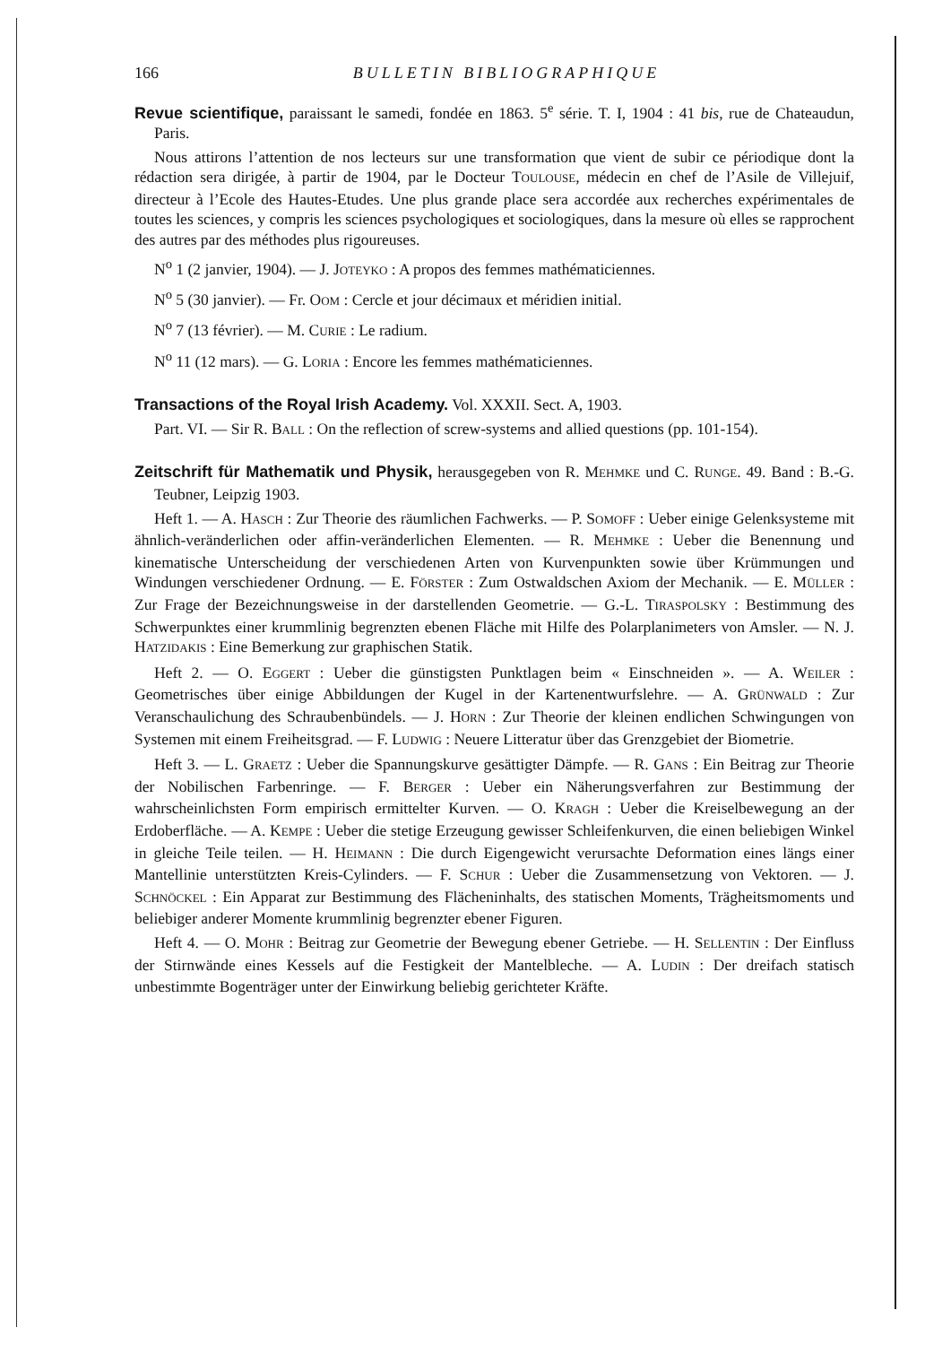166 BULLETIN BIBLIOGRAPHIQUE
Revue scientifique, paraissant le samedi, fondée en 1863. 5<sup>e</sup> série. T. I, 1904 : 41 bis, rue de Chateaudun, Paris.
Nous attirons l’attention de nos lecteurs sur une transformation que vient de subir ce périodique dont la rédaction sera dirigée, à partir de 1904, par le Docteur TOULOUSE, médecin en chef de l’Asile de Villejuif, directeur à l’Ecole des Hautes-Etudes. Une plus grande place sera accordée aux recherches expérimentales de toutes les sciences, y compris les sciences psychologiques et sociologiques, dans la mesure où elles se rapprochent des autres par des méthodes plus rigoureuses.
N<sup>o</sup> 1 (2 janvier, 1904). — J. JOTEYKO : A propos des femmes mathématiciennes.
N<sup>o</sup> 5 (30 janvier). — Fr. OOM : Cercle et jour décimaux et méridien initial.
N<sup>o</sup> 7 (13 février). — M. CURIE : Le radium.
N<sup>o</sup> 11 (12 mars). — G. LORIA : Encore les femmes mathématiciennes.
Transactions of the Royal Irish Academy. Vol. XXXII. Sect. A, 1903.
Part. VI. — Sir R. BALL : On the reflection of screw-systems and allied questions (pp. 101-154).
Zeitschrift für Mathematik und Physik, herausgegeben von R. MEHMKE und C. RUNGE. 49. Band : B.-G. Teubner, Leipzig 1903.
Heft 1. — A. HASCH : Zur Theorie des räumlichen Fachwerks. — P. SOMOFF : Ueber einige Gelenksysteme mit ähnlich-veränderlichen oder affin-veränderlichen Elementen. — R. MEHMKE : Ueber die Benennung und kinematische Unterscheidung der verschiedenen Arten von Kurvenpunkten sowie über Krümmungen und Windungen verschiedener Ordnung. — E. FÖRSTER : Zum Ostwaldschen Axiom der Mechanik. — E. MÜLLER : Zur Frage der Bezeichnungsweise in der darstellenden Geometrie. — G.-L. TIRASPOLSKY : Bestimmung des Schwerpunktes einer krummlinig begrenzten ebenen Fläche mit Hilfe des Polarplanimeters von Amsler. — N. J. HATZIDAKIS : Eine Bemerkung zur graphischen Statik.
Heft 2. — O. EGGERT : Ueber die günstigsten Punktlagen beim « Einschneiden ». — A. WEILER : Geometrisches über einige Abbildungen der Kugel in der Kartenentwurfslehre. — A. GRÜNWALD : Zur Veranschaulichung des Schraubenbündels. — J. HORN : Zur Theorie der kleinen endlichen Schwingungen von Systemen mit einem Freiheitsgrad. — F. LUDWIG : Neuere Litteratur über das Grenzgebiet der Biometrie.
Heft 3. — L. GRAETZ : Ueber die Spannungskurve gesättigter Dämpfe. — R. GANS : Ein Beitrag zur Theorie der Nobilischen Farbenringe. — F. BERGER : Ueber ein Näherungsverfahren zur Bestimmung der wahrscheinlichsten Form empirisch ermittelter Kurven. — O. KRAGH : Ueber die Kreiselbewegung an der Erdoberfläche. — A. KEMPE : Ueber die stetige Erzeugung gewisser Schleifenkurven, die einen beliebigen Winkel in gleiche Teile teilen. — H. HEIMANN : Die durch Eigengewicht verursachte Deformation eines längs einer Mantellinie unterstützten Kreis-Cylinders. — F. SCHUR : Ueber die Zusammensetzung von Vektoren. — J. SCHNÖCKEL : Ein Apparat zur Bestimmung des Flächeninhalts, des statischen Moments, Trägheitsmoments und beliebiger anderer Momente krummlinig begrenzter ebener Figuren.
Heft 4. — O. MOHR : Beitrag zur Geometrie der Bewegung ebener Getriebe. — H. SELLENTIN : Der Einfluss der Stirnwände eines Kessels auf die Festigkeit der Mantelbleche. — A. LUDIN : Der dreifach statisch unbestimmte Bogenträger unter der Einwirkung beliebig gerichteter Kräfte.